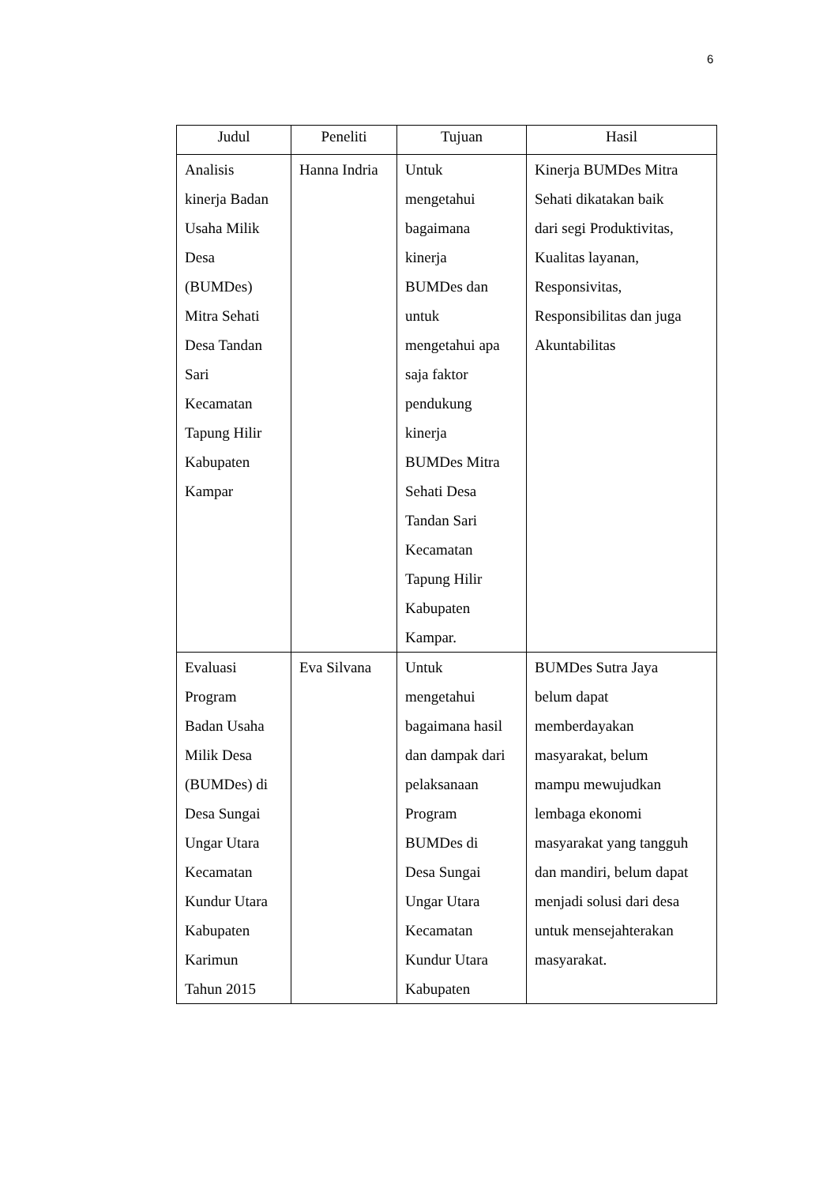6
| Judul | Peneliti | Tujuan | Hasil |
| --- | --- | --- | --- |
| Analisis kinerja Badan Usaha Milik Desa (BUMDes) Mitra Sehati Desa Tandan Sari Kecamatan Tapung Hilir Kabupaten Kampar | Hanna Indria | Untuk mengetahui bagaimana kinerja BUMDes dan untuk mengetahui apa saja faktor pendukung kinerja BUMDes Mitra Sehati Desa Tandan Sari Kecamatan Tapung Hilir Kabupaten Kampar. | Kinerja BUMDes Mitra Sehati dikatakan baik dari segi Produktivitas, Kualitas layanan, Responsivitas, Responsibilitas dan juga Akuntabilitas |
| Evaluasi Program Badan Usaha Milik Desa (BUMDes) di Desa Sungai Ungar Utara Kecamatan Kundur Utara Kabupaten Karimun Tahun 2015 | Eva Silvana | Untuk mengetahui bagaimana hasil dan dampak dari pelaksanaan Program BUMDes di Desa Sungai Ungar Utara Kecamatan Kundur Utara Kabupaten | BUMDes Sutra Jaya belum dapat memberdayakan masyarakat, belum mampu mewujudkan lembaga ekonomi masyarakat yang tangguh dan mandiri, belum dapat menjadi solusi dari desa untuk mensejahterakan masyarakat. |